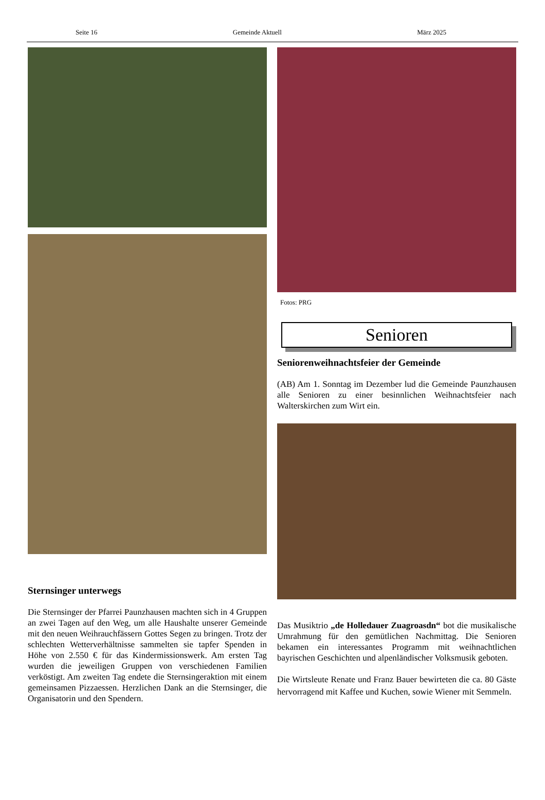Seite 16 Gemeinde Aktuell März 2025
Sternsinger unterwegs
Die Sternsinger der Pfarrei Paunzhausen machten sich in 4 Gruppen an zwei Tagen auf den Weg, um alle Haushalte unserer Gemeinde mit den neuen Weihrauchfässern Gottes Segen zu bringen. Trotz der schlechten Wetterverhältnisse sammelten sie tapfer Spenden in Höhe von 2.550 € für das Kindermissionswerk. Am ersten Tag wurden die jeweiligen Gruppen von verschiedenen Familien verköstigt. Am zweiten Tag endete die Sternsingeraktion mit einem gemeinsamen Pizzaessen. Herzlichen Dank an die Sternsinger, die Organisatorin und den Spendern.
Fotos: PRG
Senioren
Seniorenweihnachtsfeier der Gemeinde
(AB) Am 1. Sonntag im Dezember lud die Gemeinde Paunzhausen alle Senioren zu einer besinnlichen Weihnachtsfeier nach Walterskirchen zum Wirt ein.
Das Musiktrio „de Holledauer Zuagroasdn“ bot die musikalische Umrahmung für den gemütlichen Nachmittag. Die Senioren bekamen ein interessantes Programm mit weihnachtlichen bayrischen Geschichten und alpenländischer Volksmusik geboten.
Die Wirtsleute Renate und Franz Bauer bewirteten die ca. 80 Gäste hervorragend mit Kaffee und Kuchen, sowie Wiener mit Semmeln.